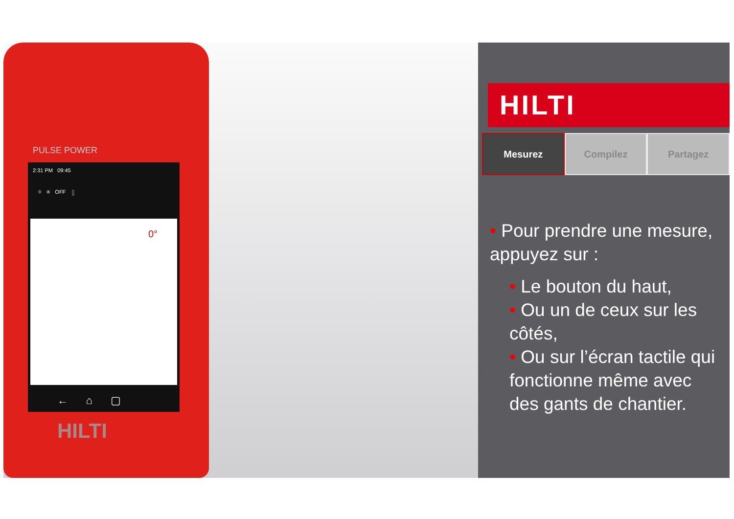2:31 PM 09:45
⌖ ✳ OFF ▯
0°
← ⌂ ▢
PULSE POWER
HILTI
HILTI
Mesurez Compilez Partagez
• Pour prendre une mesure, appuyez sur :
• Le bouton du haut,
• Ou un de ceux sur les côtés,
• Ou sur l’écran tactile qui fonctionne même avec des gants de chantier.